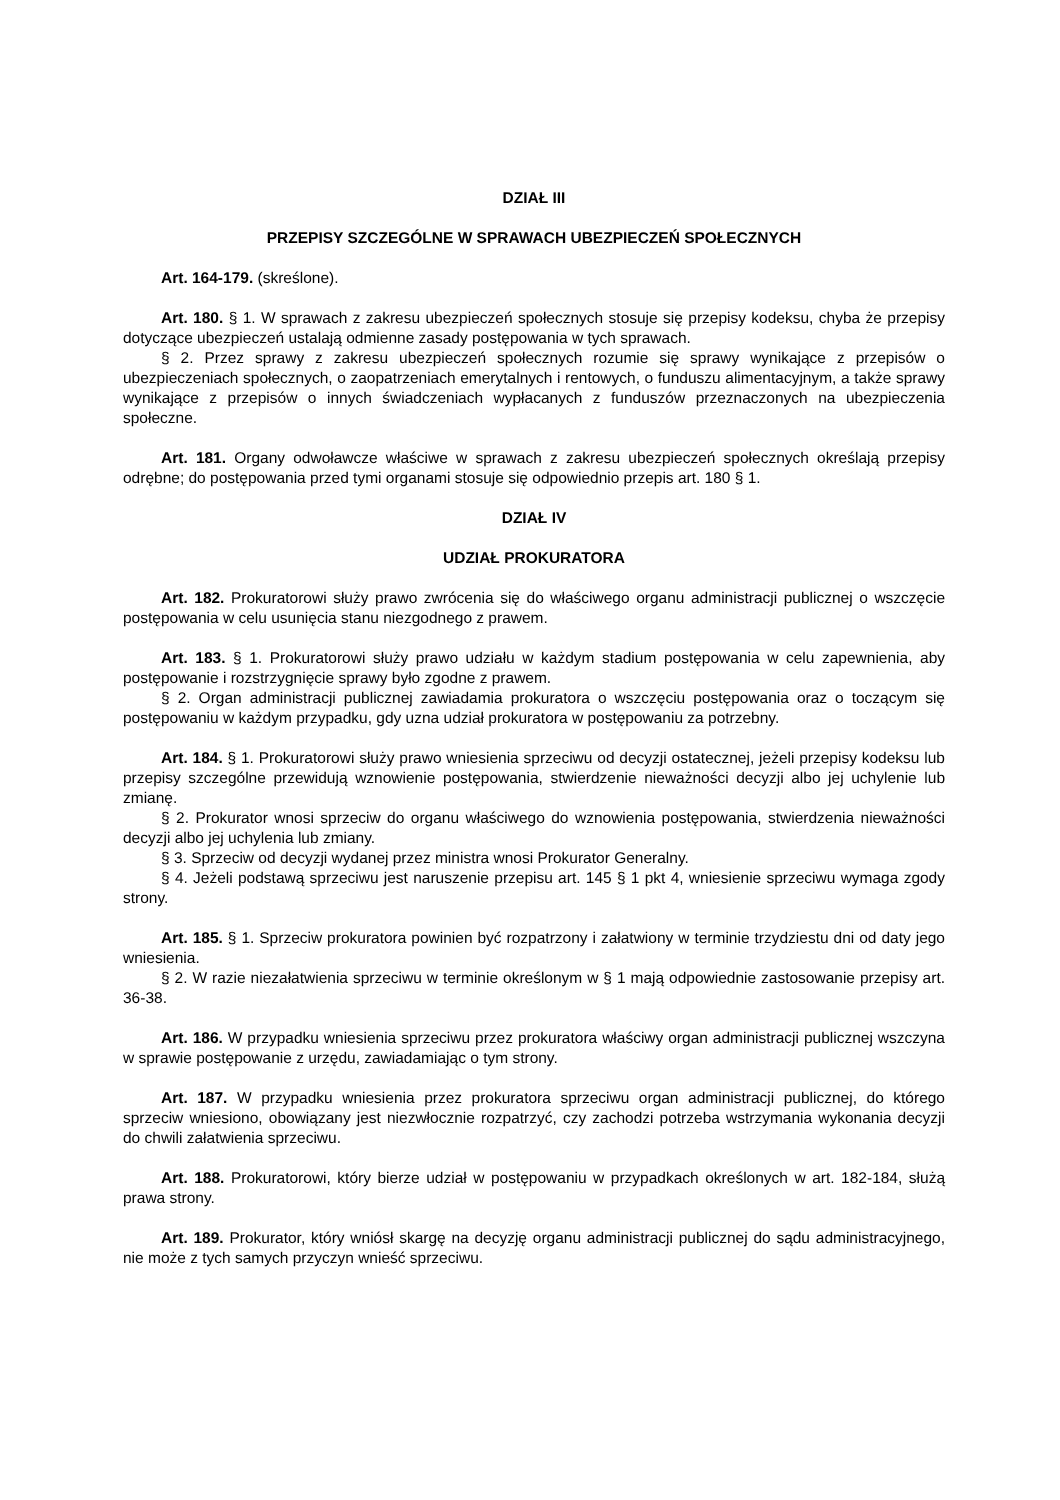DZIAŁ III
PRZEPISY SZCZEGÓLNE W SPRAWACH UBEZPIECZEŃ SPOŁECZNYCH
Art. 164-179. (skreślone).
Art. 180. § 1. W sprawach z zakresu ubezpieczeń społecznych stosuje się przepisy kodeksu, chyba że przepisy dotyczące ubezpieczeń ustalają odmienne zasady postępowania w tych sprawach.
§ 2. Przez sprawy z zakresu ubezpieczeń społecznych rozumie się sprawy wynikające z przepisów o ubezpieczeniach społecznych, o zaopatrzeniach emerytalnych i rentowych, o funduszu alimentacyjnym, a także sprawy wynikające z przepisów o innych świadczeniach wypłacanych z funduszów przeznaczonych na ubezpieczenia społeczne.
Art. 181. Organy odwoławcze właściwe w sprawach z zakresu ubezpieczeń społecznych określają przepisy odrębne; do postępowania przed tymi organami stosuje się odpowiednio przepis art. 180 § 1.
DZIAŁ IV
UDZIAŁ PROKURATORA
Art. 182. Prokuratorowi służy prawo zwrócenia się do właściwego organu administracji publicznej o wszczęcie postępowania w celu usunięcia stanu niezgodnego z prawem.
Art. 183. § 1. Prokuratorowi służy prawo udziału w każdym stadium postępowania w celu zapewnienia, aby postępowanie i rozstrzygnięcie sprawy było zgodne z prawem.
§ 2. Organ administracji publicznej zawiadamia prokuratora o wszczęciu postępowania oraz o toczącym się postępowaniu w każdym przypadku, gdy uzna udział prokuratora w postępowaniu za potrzebny.
Art. 184. § 1. Prokuratorowi służy prawo wniesienia sprzeciwu od decyzji ostatecznej, jeżeli przepisy kodeksu lub przepisy szczególne przewidują wznowienie postępowania, stwierdzenie nieważności decyzji albo jej uchylenie lub zmianę.
§ 2. Prokurator wnosi sprzeciw do organu właściwego do wznowienia postępowania, stwierdzenia nieważności decyzji albo jej uchylenia lub zmiany.
§ 3. Sprzeciw od decyzji wydanej przez ministra wnosi Prokurator Generalny.
§ 4. Jeżeli podstawą sprzeciwu jest naruszenie przepisu art. 145 § 1 pkt 4, wniesienie sprzeciwu wymaga zgody strony.
Art. 185. § 1. Sprzeciw prokuratora powinien być rozpatrzony i załatwiony w terminie trzydziestu dni od daty jego wniesienia.
§ 2. W razie niezałatwienia sprzeciwu w terminie określonym w § 1 mają odpowiednie zastosowanie przepisy art. 36-38.
Art. 186. W przypadku wniesienia sprzeciwu przez prokuratora właściwy organ administracji publicznej wszczyna w sprawie postępowanie z urzędu, zawiadamiając o tym strony.
Art. 187. W przypadku wniesienia przez prokuratora sprzeciwu organ administracji publicznej, do którego sprzeciw wniesiono, obowiązany jest niezwłocznie rozpatrzyć, czy zachodzi potrzeba wstrzymania wykonania decyzji do chwili załatwienia sprzeciwu.
Art. 188. Prokuratorowi, który bierze udział w postępowaniu w przypadkach określonych w art. 182-184, służą prawa strony.
Art. 189. Prokurator, który wniósł skargę na decyzję organu administracji publicznej do sądu administracyjnego, nie może z tych samych przyczyn wnieść sprzeciwu.